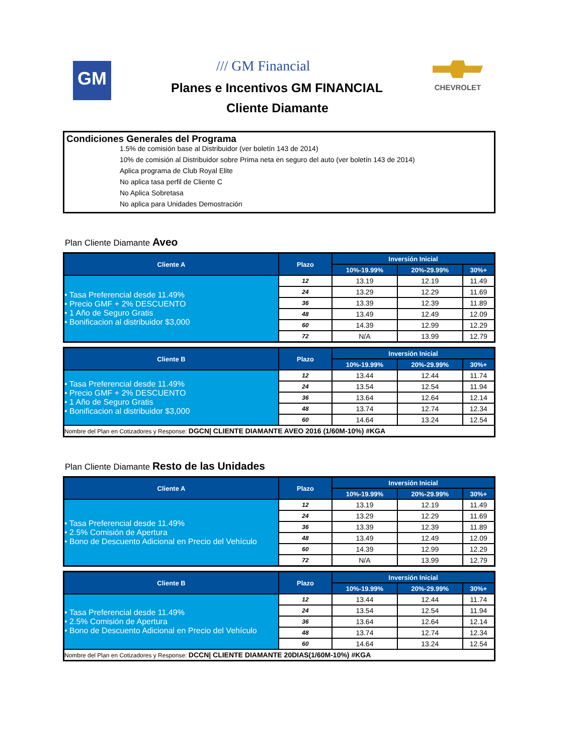GM /// GM Financial CHEVROLET
Planes e Incentivos GM FINANCIAL
Cliente Diamante
Condiciones Generales del Programa
1.5% de comisión base al Distribuidor (ver boletín 143 de 2014)
10% de comisión al Distribuidor sobre Prima neta en seguro del auto (ver boletín 143 de 2014)
Aplica programa de Club Royal Elite
No aplica tasa perfil de Cliente C
No Aplica Sobretasa
No aplica para Unidades Demostración
Plan Cliente Diamante Aveo
| Cliente A | Plazo | Inversión Inicial | | |
| --- | --- | --- | --- | --- |
| | | 10%-19.99% | 20%-29.99% | 30%+ |
| • Tasa Preferencial desde 11.49% • Precio GMF + 2% DESCUENTO • 1 Año de Seguro Gratis • Bonificacion al distribuidor $3,000 | 12 | 13.19 | 12.19 | 11.49 |
| | 24 | 13.29 | 12.29 | 11.69 |
| | 36 | 13.39 | 12.39 | 11.89 |
| | 48 | 13.49 | 12.49 | 12.09 |
| | 60 | 14.39 | 12.99 | 12.29 |
| | 72 | N/A | 13.99 | 12.79 |
| Cliente B | Plazo | Inversión Inicial | | |
| --- | --- | --- | --- | --- |
| | | 10%-19.99% | 20%-29.99% | 30%+ |
| • Tasa Preferencial desde 11.49% • Precio GMF + 2% DESCUENTO • 1 Año de Seguro Gratis • Bonificacion al distribuidor $3,000 | 12 | 13.44 | 12.44 | 11.74 |
| | 24 | 13.54 | 12.54 | 11.94 |
| | 36 | 13.64 | 12.64 | 12.14 |
| | 48 | 13.74 | 12.74 | 12.34 |
| | 60 | 14.64 | 13.24 | 12.54 |
| Nombre del Plan en Cotizadores y Response: DGCN/ CLIENTE DIAMANTE AVEO 2016 (1/60M-10%) #KGA | | | | |
Plan Cliente Diamante Resto de las Unidades
| Cliente A | Plazo | Inversión Inicial | | |
| --- | --- | --- | --- | --- |
| | | 10%-19.99% | 20%-29.99% | 30%+ |
| • Tasa Preferencial desde 11.49% • 2.5% Comisión de Apertura • Bono de Descuento Adicional en Precio del Vehículo | 12 | 13.19 | 12.19 | 11.49 |
| | 24 | 13.29 | 12.29 | 11.69 |
| | 36 | 13.39 | 12.39 | 11.89 |
| | 48 | 13.49 | 12.49 | 12.09 |
| | 60 | 14.39 | 12.99 | 12.29 |
| | 72 | N/A | 13.99 | 12.79 |
| Cliente B | Plazo | Inversión Inicial | | |
| --- | --- | --- | --- | --- |
| | | 10%-19.99% | 20%-29.99% | 30%+ |
| • Tasa Preferencial desde 11.49% • 2.5% Comisión de Apertura • Bono de Descuento Adicional en Precio del Vehículo | 12 | 13.44 | 12.44 | 11.74 |
| | 24 | 13.54 | 12.54 | 11.94 |
| | 36 | 13.64 | 12.64 | 12.14 |
| | 48 | 13.74 | 12.74 | 12.34 |
| | 60 | 14.64 | 13.24 | 12.54 |
| Nombre del Plan en Cotizadores y Response: DCCN/ CLIENTE DIAMANTE 20DIAS(1/60M-10%) #KGA | | | | |